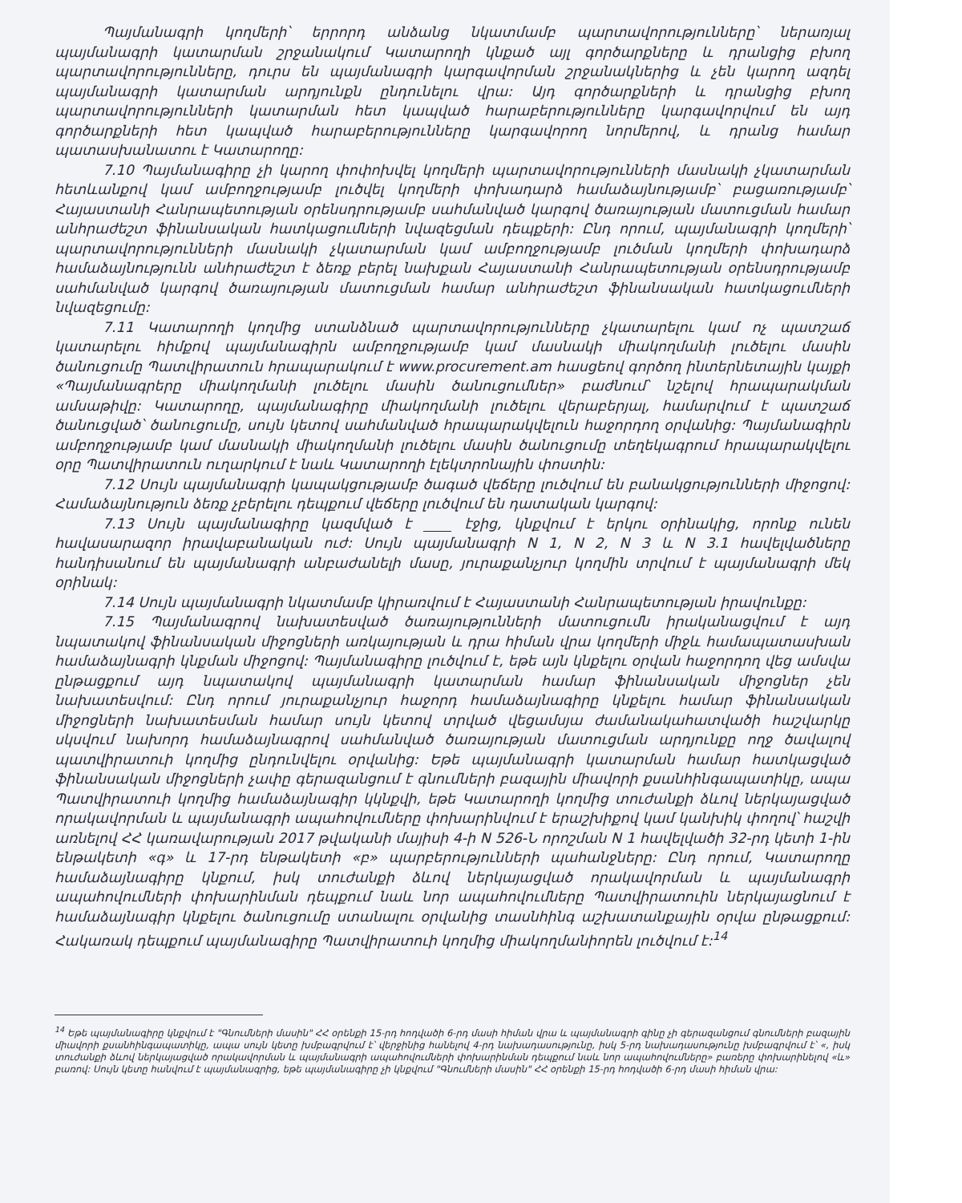Պայմանագրի կողմերի՝ երրորդ անձանց նկատմամբ պարտավորությունները՝ ներառյալ պայմանագրի կատարման շրջանակում Կատարողի կնքած այլ գործարքները և դրանցից բխող պարտավորությունները, դուրս են պայմանագրի կարգավորման շրջանակներից և չեն կարող ազդել պայմանագրի կատարման արդյունքն ընդունելու վրա: Այդ գործարքների և դրանցից բխող պարտավորությունների կատարման հետ կապված հարաբերությունները կարգավորվում են այդ գործարքների հետ կապված հարաբերությունները կարգավորող նորմերով, և դրանց համար պատասխանատու է Կատարողը:
7.10 Պայմանագիրը չի կարող փոփոխվել կողմերի պարտավորությունների մասնակի չկատարման հետևանքով կամ ամբողջությամբ լուծվել կողմերի փոխադարձ համաձայնությամբ՝ բացառությամբ՝ Հայաստանի Հանրապետության օրենսդրությամբ սահմանված կարգով ծառայության մատուցման համար անհրաժեշտ ֆինանսական հատկացումների նվազեցման դեպքերի: Ընդ որում, պայմանագրի կողմերի՝ պարտավորությունների մասնակի չկատարման կամ ամբողջությամբ լուծման կողմերի փոխադարձ համաձայնությունն անհրաժեշտ է ձեռք բերել նախքան Հայաստանի Հանրապետության օրենսդրությամբ սահմանված կարգով ծառայության մատուցման համար անհրաժեշտ ֆինանսական հատկացումների նվազեցումը:
7.11 Կատարողի կողմից ստանձնած պարտավորությունները չկատարելու կամ ոչ պատշաճ կատարելու հիմքով պայմանագիրն ամբողջությամբ կամ մասնակի միակողմանի լուծելու մասին ծանուցումը Պատվիրատուն հրապարակում է www.procurement.am հասցեով գործող ինտերնետային կայքի «Պայմանագրերը միակողմանի լուծելու մասին ծանուցումներ» բաժնում՝ նշելով հրապարակման ամսաթիվը: Կատարողը, պայմանագիրը միակողմանի լուծելու վերաբերյալ, համարվում է պատշաճ ծանուցված՝ ծանուցումը, սույն կետով սահմանված հրապարակվելուն հաջորդող օրվանից: Պայմանագիրն ամբողջությամբ կամ մասնակի միակողմանի լուծելու մասին ծանուցումը տեղեկագրում հրապարակվելու օրը Պատվիրատուն ուղարկում է նաև Կատարողի էլեկտրոնային փոստին:
7.12 Սույն պայմանագրի կապակցությամբ ծագած վեճերը լուծվում են բանակցությունների միջոցով: Համաձայնություն ձեռք չբերելու դեպքում վեճերը լուծվում են դատական կարգով:
7.13 Սույն պայմանագիրը կազմված է ____ էջից, կնքվում է երկու օրինակից, որոնք ունեն հավասարազոր իրավաբանական ուժ: Սույն պայմանագրի N 1, N 2, N 3 և N 3.1 հավելվածները հանդիսանում են պայմանագրի անբաժանելի մասը, յուրաքանչյուր կողմին տրվում է պայմանագրի մեկ օրինակ:
7.14 Սույն պայմանագրի նկատմամբ կիրառվում է Հայաստանի Հանրապետության իրավունքը:
7.15 Պայմանագրով նախատեսված ծառայությունների մատուցումն իրականացվում է այդ նպատակով ֆինանսական միջոցների առկայության և դրա հիման վրա կողմերի միջև համապատասխան համաձայնագրի կնքման միջոցով: Պայմանագիրը լուծվում է, եթե այն կնքելու օրվան հաջորդող վեց ամսվա ընթացքում այդ նպատակով պայմանագրի կատարման համար ֆինանսական միջոցներ չեն նախատեսվում: Ընդ որում յուրաքանչյուր հաջորդ համաձայնագիրը կնքելու համար ֆինանսական միջոցների նախատեսման համար սույն կետով տրված վեցամսյա ժամանակահատվածի հաշվարկը սկսվում նախորդ համաձայնագրով սահմանված ծառայության մատուցման արդյունքը ողջ ծավալով պատվիրատուի կողմից ընդունվելու օրվանից: Եթե պայմանագրի կատարման համար հատկացված ֆինանսական միջոցների չափը գերազանցում է գնումների բազային միավորի քսանհինգապատիկը, ապա Պատվիրատուի կողմից համաձայնագիր կկնքվի, եթե Կատարողի կողմից տուժանքի ձևով ներկայացված որակավորման և պայմանագրի ապահովումները փոխարինվում է երաշխիքով կամ կանխիկ փողով՝ հաշվի առնելով ՀՀ կառավարության 2017 թվականի մայիսի 4-ի N 526-Ն որոշման N 1 հավելվածի 32-րդ կետի 1-ին ենթակետի «գ» և 17-րդ ենթակետի «բ» պարբերությունների պահանջները: Ընդ որում, Կատարողը համաձայնագիրը կնքում, իսկ տուժանքի ձևով ներկայացված որակավորման և պայմանագրի ապահովումների փոխարինման դեպքում նաև նոր ապահովումները Պատվիրատուին ներկայացնում է համաձայնագիր կնքելու ծանուցումը ստանալու օրվանից տասնհինգ աշխատանքային օրվա ընթացքում: Հակառակ դեպքում պայմանագիրը Պատվիրատուի կողմից միակողմանիորեն լուծվում է:<sup>14</sup>
<sup>14</sup> Եթե պայմանագիրը կնքվում է "Գնումների մասին" ՀՀ օրենքի 15-րդ հոդվածի 6-րդ մասի հիման վրա և պայմանագրի գինը չի գերազանցում գնումների բազային միավորի քսանհինգապատիկը, ապա սույն կետը խմբագրվում է՝ վերջինից հանելով 4-րդ նախադասությունը, իսկ 5-րդ նախադասությունը խմբագրվում է՝ «, իսկ տուժանքի ձևով ներկայացված որակավորման և պայմանագրի ապահովումների փոխարինման դեպքում նաև նոր ապահովումները» բառերը փոխարինելով «և» բառով: Սույն կետը հանվում է պայմանագրից, եթե պայմանագիրը չի կնքվում "Գնումների մասին" ՀՀ օրենքի 15-րդ հոդվածի 6-րդ մասի հիման վրա: